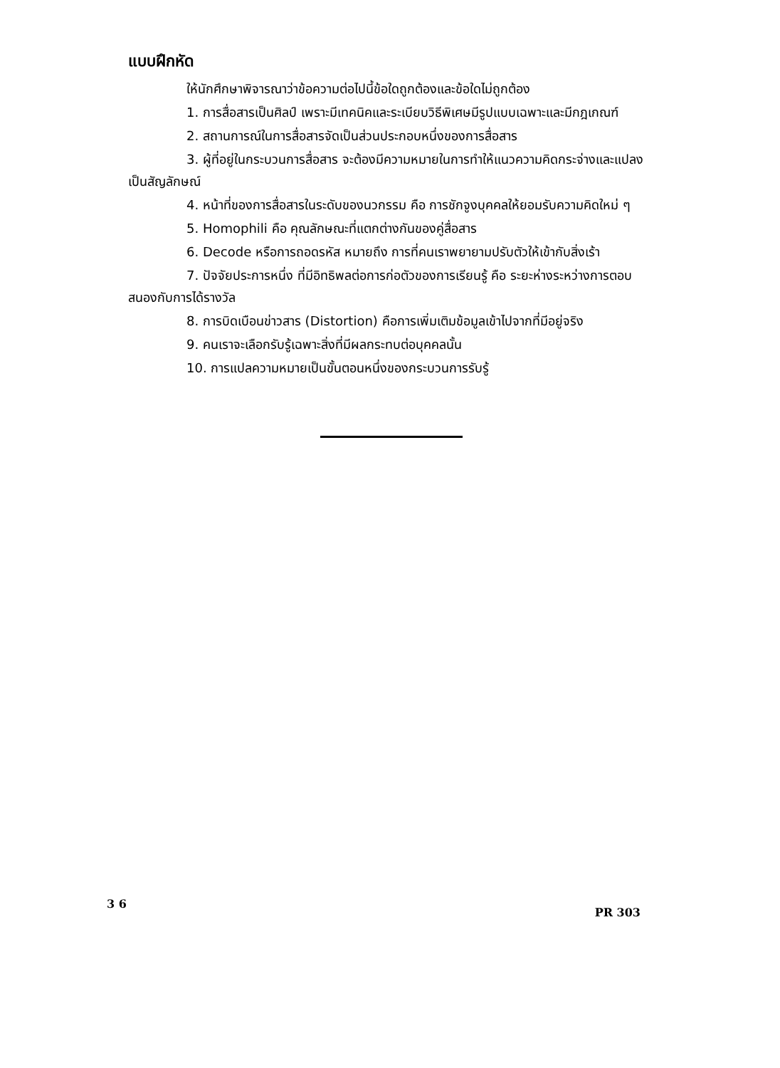แบบฝึกหัด
ให้นักศึกษาพิจารณาว่าข้อความต่อไปนี้ข้อใดถูกต้องและข้อใดไม่ถูกต้อง
1. การสื่อสารเป็นศิลป์ เพราะมีเทคนิคและระเบียบวิธีพิเศษมีรูปแบบเฉพาะและมีกฎเกณฑ์
2. สถานการณ์ในการสื่อสารจัดเป็นส่วนประกอบหนึ่งของการสื่อสาร
3. ผู้ที่อยู่ในกระบวนการสื่อสาร จะต้องมีความหมายในการทำให้แนวความคิดกระจ่างและแปลงเป็นสัญลักษณ์
4. หน้าที่ของการสื่อสารในระดับของนวกรรม คือ การชักจูงบุคคลให้ยอมรับความคิดใหม่ ๆ
5. Homophili คือ คุณลักษณะที่แตกต่างกันของคู่สื่อสาร
6. Decode หรือการถอดรหัส หมายถึง การที่คนเราพยายามปรับตัวให้เข้ากับสิ่งเร้า
7. ปัจจัยประการหนึ่ง ที่มีอิทธิพลต่อการก่อตัวของการเรียนรู้ คือ ระยะห่างระหว่างการตอบสนองกับการได้รางวัล
8. การบิดเบือนข่าวสาร (Distortion) คือการเพิ่มเติมข้อมูลเข้าไปจากที่มีอยู่จริง
9. คนเราจะเลือกรับรู้เฉพาะสิ่งที่มีผลกระทบต่อบุคคลนั้น
10. การแปลความหมายเป็นขั้นตอนหนึ่งของกระบวนการรับรู้
3 6 PR 303